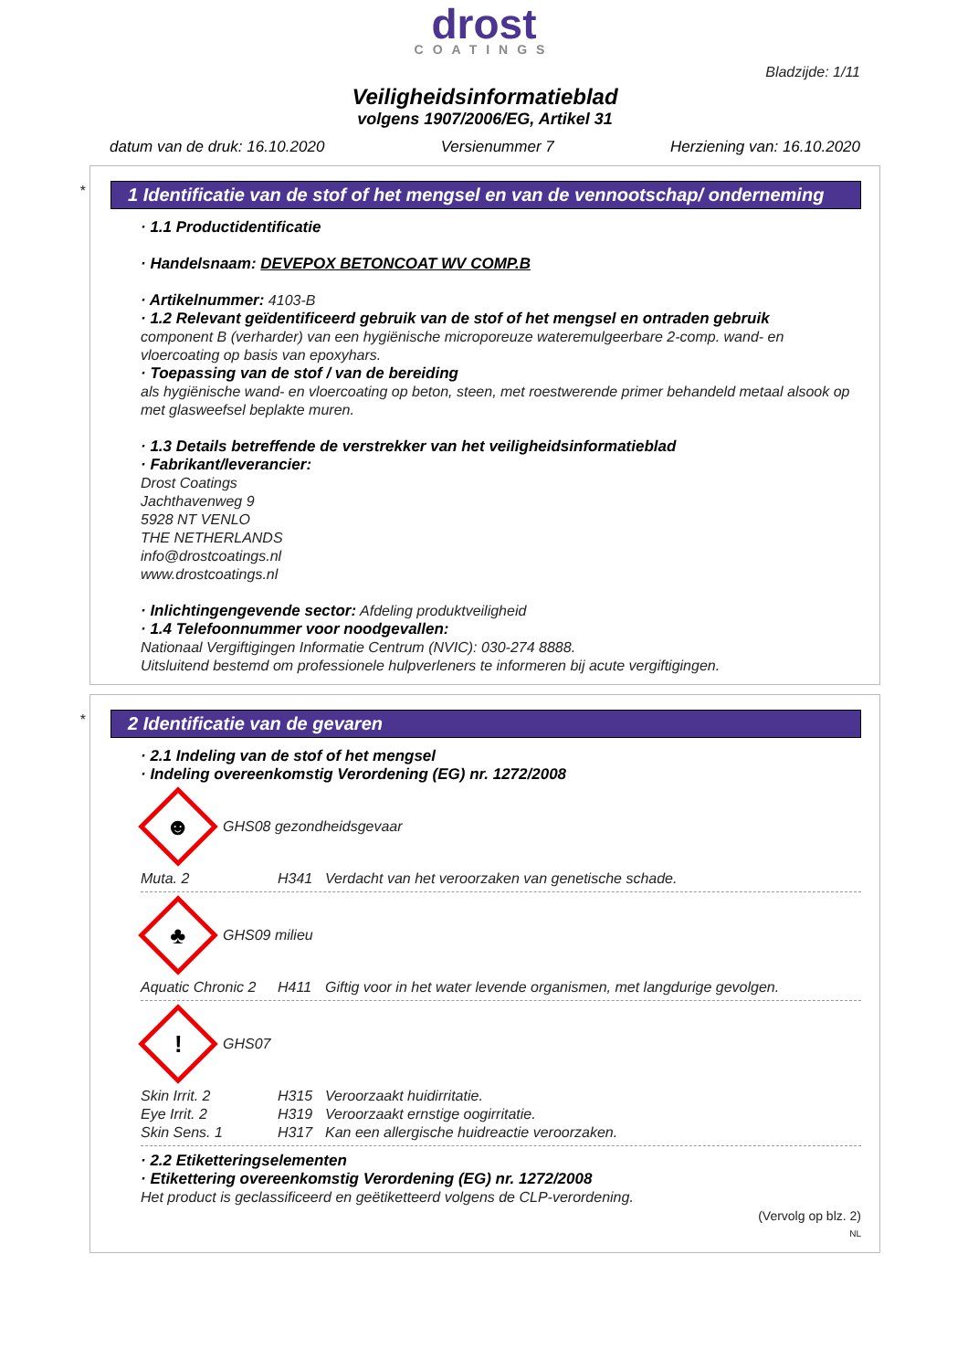drost
COATINGS
Bladzijde: 1/11
Veiligheidsinformatieblad
volgens 1907/2006/EG, Artikel 31
datum van de druk: 16.10.2020 Versienummer 7 Herziening van: 16.10.2020
*
1 Identificatie van de stof of het mengsel en van de vennootschap/ onderneming
· 1.1 Productidentificatie
· Handelsnaam: DEVEPOX BETONCOAT WV COMP.B
· Artikelnummer: 4103-B
· 1.2 Relevant geïdentificeerd gebruik van de stof of het mengsel en ontraden gebruik
component B (verharder) van een hygiënische microporeuze wateremulgeerbare 2-comp. wand- en vloercoating op basis van epoxyhars.
· Toepassing van de stof / van de bereiding
als hygiënische wand- en vloercoating op beton, steen, met roestwerende primer behandeld metaal alsook op met glasweefsel beplakte muren.
· 1.3 Details betreffende de verstrekker van het veiligheidsinformatieblad
· Fabrikant/leverancier:
Drost Coatings
Jachthavenweg 9
5928 NT VENLO
THE NETHERLANDS
info@drostcoatings.nl
www.drostcoatings.nl
· Inlichtingengevende sector: Afdeling produktveiligheid
· 1.4 Telefoonnummer voor noodgevallen:
Nationaal Vergiftigingen Informatie Centrum (NVIC): 030-274 8888.
Uitsluitend bestemd om professionele hulpverleners te informeren bij acute vergiftigingen.
*
2 Identificatie van de gevaren
· 2.1 Indeling van de stof of het mengsel
· Indeling overeenkomstig Verordening (EG) nr. 1272/2008
☻
GHS08 gezondheidsgevaar
Muta. 2 H341 Verdacht van het veroorzaken van genetische schade.
♣
GHS09 milieu
Aquatic Chronic 2 H411 Giftig voor in het water levende organismen, met langdurige gevolgen.
!
GHS07
Skin Irrit. 2 H315 Veroorzaakt huidirritatie.
Eye Irrit. 2 H319 Veroorzaakt ernstige oogirritatie.
Skin Sens. 1 H317 Kan een allergische huidreactie veroorzaken.
· 2.2 Etiketteringselementen
· Etikettering overeenkomstig Verordening (EG) nr. 1272/2008
Het product is geclassificeerd en geëtiketteerd volgens de CLP-verordening.
(Vervolg op blz. 2)
NL